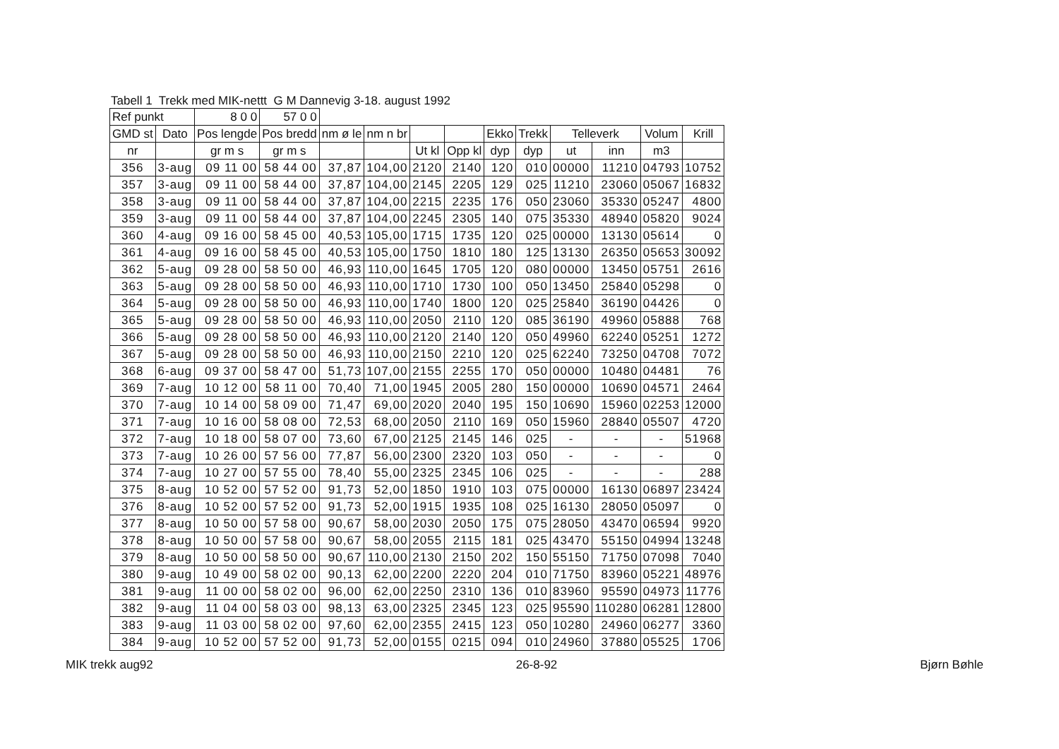Tabell 1 Trekk med MIK-nettt G M Dannevig 3-18. august 1992
| Ref punkt | | 8 0 0 | 57 0 0 | | | | | | | | | | |
| --- | --- | --- | --- | --- | --- | --- | --- | --- | --- | --- | --- | --- | --- |
| GMD st | Dato | Pos lengde | Pos bredd | nm ø le | nm n br | | | Ekko | Trekk | Telleverk | | Volum | Krill |
| nr | | gr m s | gr m s | | | Ut kl | Opp kl | dyp | dyp | ut | inn | m3 | |
| 356 | 3-aug | 09 11 00 | 58 44 00 | 37,87 | 104,00 | 2120 | 2140 | 120 | 010 | 00000 | 11210 | 04793 | 10752 |
| 357 | 3-aug | 09 11 00 | 58 44 00 | 37,87 | 104,00 | 2145 | 2205 | 129 | 025 | 11210 | 23060 | 05067 | 16832 |
| 358 | 3-aug | 09 11 00 | 58 44 00 | 37,87 | 104,00 | 2215 | 2235 | 176 | 050 | 23060 | 35330 | 05247 | 4800 |
| 359 | 3-aug | 09 11 00 | 58 44 00 | 37,87 | 104,00 | 2245 | 2305 | 140 | 075 | 35330 | 48940 | 05820 | 9024 |
| 360 | 4-aug | 09 16 00 | 58 45 00 | 40,53 | 105,00 | 1715 | 1735 | 120 | 025 | 00000 | 13130 | 05614 | 0 |
| 361 | 4-aug | 09 16 00 | 58 45 00 | 40,53 | 105,00 | 1750 | 1810 | 180 | 125 | 13130 | 26350 | 05653 | 30092 |
| 362 | 5-aug | 09 28 00 | 58 50 00 | 46,93 | 110,00 | 1645 | 1705 | 120 | 080 | 00000 | 13450 | 05751 | 2616 |
| 363 | 5-aug | 09 28 00 | 58 50 00 | 46,93 | 110,00 | 1710 | 1730 | 100 | 050 | 13450 | 25840 | 05298 | 0 |
| 364 | 5-aug | 09 28 00 | 58 50 00 | 46,93 | 110,00 | 1740 | 1800 | 120 | 025 | 25840 | 36190 | 04426 | 0 |
| 365 | 5-aug | 09 28 00 | 58 50 00 | 46,93 | 110,00 | 2050 | 2110 | 120 | 085 | 36190 | 49960 | 05888 | 768 |
| 366 | 5-aug | 09 28 00 | 58 50 00 | 46,93 | 110,00 | 2120 | 2140 | 120 | 050 | 49960 | 62240 | 05251 | 1272 |
| 367 | 5-aug | 09 28 00 | 58 50 00 | 46,93 | 110,00 | 2150 | 2210 | 120 | 025 | 62240 | 73250 | 04708 | 7072 |
| 368 | 6-aug | 09 37 00 | 58 47 00 | 51,73 | 107,00 | 2155 | 2255 | 170 | 050 | 00000 | 10480 | 04481 | 76 |
| 369 | 7-aug | 10 12 00 | 58 11 00 | 70,40 | 71,00 | 1945 | 2005 | 280 | 150 | 00000 | 10690 | 04571 | 2464 |
| 370 | 7-aug | 10 14 00 | 58 09 00 | 71,47 | 69,00 | 2020 | 2040 | 195 | 150 | 10690 | 15960 | 02253 | 12000 |
| 371 | 7-aug | 10 16 00 | 58 08 00 | 72,53 | 68,00 | 2050 | 2110 | 169 | 050 | 15960 | 28840 | 05507 | 4720 |
| 372 | 7-aug | 10 18 00 | 58 07 00 | 73,60 | 67,00 | 2125 | 2145 | 146 | 025 | - | - | - | 51968 |
| 373 | 7-aug | 10 26 00 | 57 56 00 | 77,87 | 56,00 | 2300 | 2320 | 103 | 050 | - | - | - | 0 |
| 374 | 7-aug | 10 27 00 | 57 55 00 | 78,40 | 55,00 | 2325 | 2345 | 106 | 025 | - | - | - | 288 |
| 375 | 8-aug | 10 52 00 | 57 52 00 | 91,73 | 52,00 | 1850 | 1910 | 103 | 075 | 00000 | 16130 | 06897 | 23424 |
| 376 | 8-aug | 10 52 00 | 57 52 00 | 91,73 | 52,00 | 1915 | 1935 | 108 | 025 | 16130 | 28050 | 05097 | 0 |
| 377 | 8-aug | 10 50 00 | 57 58 00 | 90,67 | 58,00 | 2030 | 2050 | 175 | 075 | 28050 | 43470 | 06594 | 9920 |
| 378 | 8-aug | 10 50 00 | 57 58 00 | 90,67 | 58,00 | 2055 | 2115 | 181 | 025 | 43470 | 55150 | 04994 | 13248 |
| 379 | 8-aug | 10 50 00 | 58 50 00 | 90,67 | 110,00 | 2130 | 2150 | 202 | 150 | 55150 | 71750 | 07098 | 7040 |
| 380 | 9-aug | 10 49 00 | 58 02 00 | 90,13 | 62,00 | 2200 | 2220 | 204 | 010 | 71750 | 83960 | 05221 | 48976 |
| 381 | 9-aug | 11 00 00 | 58 02 00 | 96,00 | 62,00 | 2250 | 2310 | 136 | 010 | 83960 | 95590 | 04973 | 11776 |
| 382 | 9-aug | 11 04 00 | 58 03 00 | 98,13 | 63,00 | 2325 | 2345 | 123 | 025 | 95590 | 110280 | 06281 | 12800 |
| 383 | 9-aug | 11 03 00 | 58 02 00 | 97,60 | 62,00 | 2355 | 2415 | 123 | 050 | 10280 | 24960 | 06277 | 3360 |
| 384 | 9-aug | 10 52 00 | 57 52 00 | 91,73 | 52,00 | 0155 | 0215 | 094 | 010 | 24960 | 37880 | 05525 | 1706 |
MIK trekk aug92 26-8-92 Bjørn Bøhle